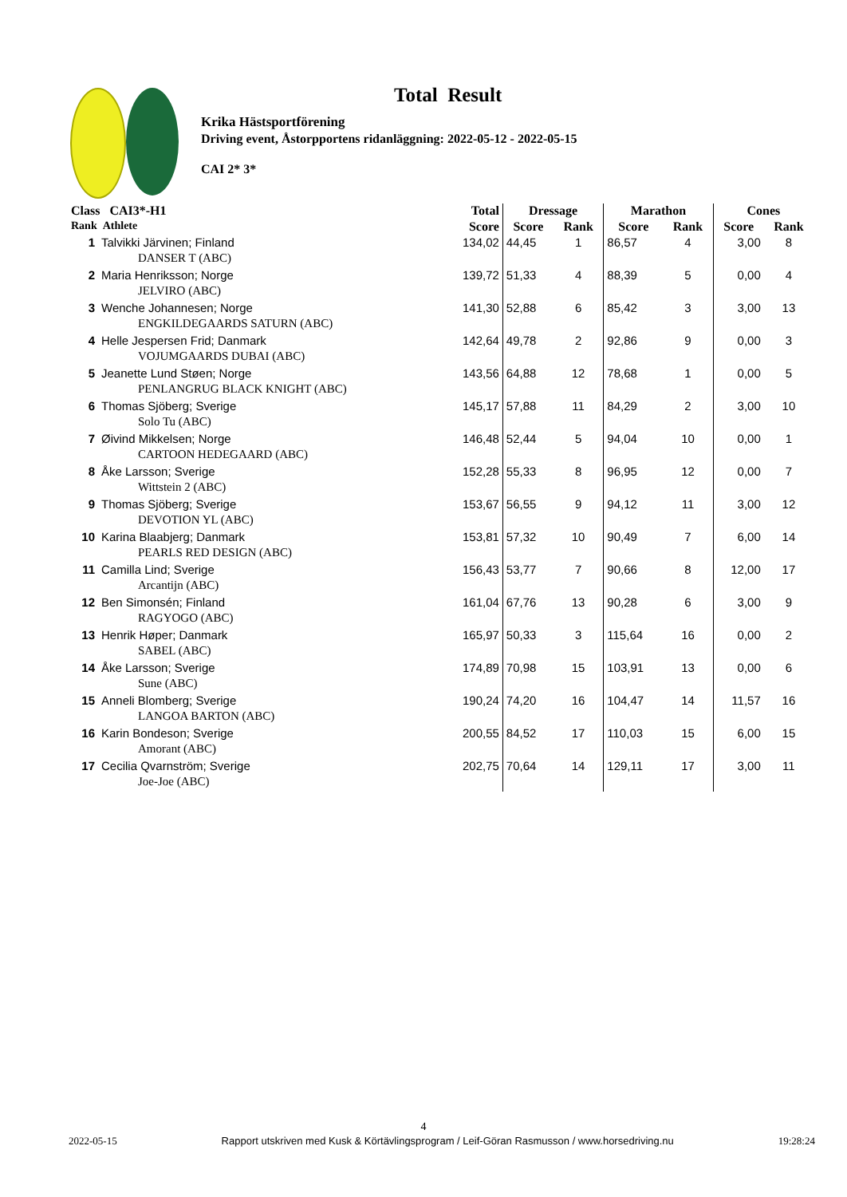Total Result
Krika Hästsportförening
Driving event, Åstorpportens ridanläggning: 2022-05-12 - 2022-05-15
CAI 2* 3*
| Class CAI3*-H1 | | Total | Dressage | | Marathon | | Cones | |
| --- | --- | --- | --- | --- | --- | --- | --- | --- |
| Rank Athlete | | Score | Score | Rank | Score | Rank | Score | Rank |
| 1 | Talvikki Järvinen; Finland | 134,02 | 44,45 | 1 | 86,57 | 4 | 3,00 | 8 |
| | DANSER T (ABC) | | | | | | | |
| 2 | Maria Henriksson; Norge | 139,72 | 51,33 | 4 | 88,39 | 5 | 0,00 | 4 |
| | JELVIRO (ABC) | | | | | | | |
| 3 | Wenche Johannesen; Norge | 141,30 | 52,88 | 6 | 85,42 | 3 | 3,00 | 13 |
| | ENGKILDEGAARDS SATURN (ABC) | | | | | | | |
| 4 | Helle Jespersen Frid; Danmark | 142,64 | 49,78 | 2 | 92,86 | 9 | 0,00 | 3 |
| | VOJUMGAARDS DUBAI (ABC) | | | | | | | |
| 5 | Jeanette Lund Støen; Norge | 143,56 | 64,88 | 12 | 78,68 | 1 | 0,00 | 5 |
| | PENLANGRUG BLACK KNIGHT (ABC) | | | | | | | |
| 6 | Thomas Sjöberg; Sverige | 145,17 | 57,88 | 11 | 84,29 | 2 | 3,00 | 10 |
| | Solo Tu (ABC) | | | | | | | |
| 7 | Øivind Mikkelsen; Norge | 146,48 | 52,44 | 5 | 94,04 | 10 | 0,00 | 1 |
| | CARTOON HEDEGAARD (ABC) | | | | | | | |
| 8 | Åke Larsson; Sverige | 152,28 | 55,33 | 8 | 96,95 | 12 | 0,00 | 7 |
| | Wittstein 2 (ABC) | | | | | | | |
| 9 | Thomas Sjöberg; Sverige | 153,67 | 56,55 | 9 | 94,12 | 11 | 3,00 | 12 |
| | DEVOTION YL (ABC) | | | | | | | |
| 10 | Karina Blaabjerg; Danmark | 153,81 | 57,32 | 10 | 90,49 | 7 | 6,00 | 14 |
| | PEARLS RED DESIGN (ABC) | | | | | | | |
| 11 | Camilla Lind; Sverige | 156,43 | 53,77 | 7 | 90,66 | 8 | 12,00 | 17 |
| | Arcantijn (ABC) | | | | | | | |
| 12 | Ben Simonsén; Finland | 161,04 | 67,76 | 13 | 90,28 | 6 | 3,00 | 9 |
| | RAGYOGO (ABC) | | | | | | | |
| 13 | Henrik Høper; Danmark | 165,97 | 50,33 | 3 | 115,64 | 16 | 0,00 | 2 |
| | SABEL (ABC) | | | | | | | |
| 14 | Åke Larsson; Sverige | 174,89 | 70,98 | 15 | 103,91 | 13 | 0,00 | 6 |
| | Sune (ABC) | | | | | | | |
| 15 | Anneli Blomberg; Sverige | 190,24 | 74,20 | 16 | 104,47 | 14 | 11,57 | 16 |
| | LANGOA BARTON (ABC) | | | | | | | |
| 16 | Karin Bondeson; Sverige | 200,55 | 84,52 | 17 | 110,03 | 15 | 6,00 | 15 |
| | Amorant (ABC) | | | | | | | |
| 17 | Cecilia Qvarnström; Sverige | 202,75 | 70,64 | 14 | 129,11 | 17 | 3,00 | 11 |
| | Joe-Joe (ABC) | | | | | | | |
4
2022-05-15 Rapport utskriven med Kusk & Körtävlingsprogram / Leif-Göran Rasmusson / www.horsedriving.nu 19:28:24